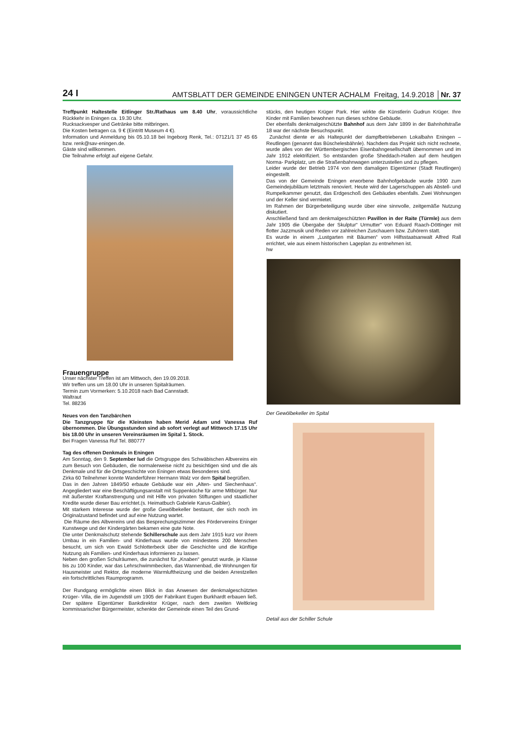24 I AMTSBLATT DER GEMEINDE ENINGEN UNTER ACHALM Freitag, 14.9.2018 │Nr. 37
Treffpunkt Haltestelle Eitlinger Str./Rathaus um 8.40 Uhr, voraussichtliche Rückkehr in Eningen ca. 19.30 Uhr.
Rucksackvesper und Getränke bitte mitbringen.
Die Kosten betragen ca. 9 € (Eintritt Museum 4 €).
Information und Anmeldung bis 05.10.18 bei Ingeborg Renk, Tel.: 07121/1 37 45 65 bzw. renk@sav-eningen.de.
Gäste sind willkommen.
Die Teilnahme erfolgt auf eigene Gefahr.
Frauengruppe
Unser nächster Treffen ist am Mittwoch, den 19.09.2018.
Wir treffen uns um 18.00 Uhr in unseren Spitalräumen.
Termin zum Vormerken: 5.10.2018 nach Bad Cannstadt.
Waltraut
Tel. 88236
Neues von den Tanzbärchen
Die Tanzgruppe für die Kleinsten haben Merid Adam und Vanessa Ruf übernommen. Die Übungsstunden sind ab sofort verlegt auf Mittwoch 17.15 Uhr bis 18.00 Uhr in unseren Vereinsräumen im Spital 1. Stock.
Bei Fragen Vanessa Ruf Tel. 880777
Tag des offenen Denkmals in Eningen
Am Sonntag, den 9. September lud die Ortsgruppe des Schwäbischen Albvereins ein zum Besuch von Gebäuden, die normalerweise nicht zu besichtigen sind und die als Denkmale und für die Ortsgeschichte von Eningen etwas Besonderes sind.
Zirka 60 Teilnehmer konnte Wanderführer Hermann Walz vor dem Spital begrüßen.
Das in den Jahren 1849/50 erbaute Gebäude war ein „Alten- und Siechenhaus“. Angegliedert war eine Beschäftigungsanstalt mit Suppenküche für arme Mitbürger. Nur mit äußerster Kraftanstrengung und mit Hilfe von privaten Stiftungen und staatlicher Kredite wurde dieser Bau errichtet.(s. Heimatbuch Gabriele Karus-Gaibler).
Mit starkem Interesse wurde der große Gewölbekeller bestaunt, der sich noch im Originalzustand befindet und auf eine Nutzung wartet.
Die Räume des Albvereins und das Besprechungszimmer des Fördervereins Eninger Kunstwege und der Kindergärten bekamen eine gute Note.
Die unter Denkmalschutz stehende Schillerschule aus dem Jahr 1915 kurz vor ihrem Umbau in ein Familien- und Kinderhaus wurde von mindestens 200 Menschen besucht, um sich von Ewald Schlotterbeck über die Geschichte und die künftige Nutzung als Familien- und Kinderhaus informieren zu lassen.
Neben den großen Schulräumen, die zunächst für „Knaben“ genutzt wurde, je Klasse bis zu 100 Kinder, war das Lehrschwimmbecken, das Wannenbad, die Wohnungen für Hausmeister und Rektor, die moderne Warmluftheizung und die beiden Arrestzellen ein fortschrittliches Raumprogramm.
Der Rundgang ermöglichte einen Blick in das Anwesen der denkmalgeschützten Krüger- Villa, die im Jugendstil um 1905 der Fabrikant Eugen Burkhardt erbauen ließ. Der spätere Eigentümer Bankdirektor Krüger, nach dem zweiten Weltkrieg kommissarischer Bürgermeister, schenkte der Gemeinde einen Teil des Grund-
stücks, den heutigen Krüger Park. Hier wirkte die Künstlerin Gudrun Krüger. Ihre Kinder mit Familien bewohnen nun dieses schöne Gebäude.
Der ebenfalls denkmalgeschützte Bahnhof aus dem Jahr 1899 in der Bahnhofstraße 18 war der nächste Besuchspunkt.
Zunächst diente er als Haltepunkt der dampfbetriebenen Lokalbahn Eningen – Reutlingen (genannt das Büschelesbähnle). Nachdem das Projekt sich nicht rechnete, wurde alles von der Württembergischen Eisenbahngesellschaft übernommen und im Jahr 1912 elektrifiziert. So entstanden große Sheddach-Hallen auf dem heutigen Norma- Parkplatz, um die Straßenbahnwagen unterzustellen und zu pflegen.
Leider wurde der Betrieb 1974 von dem damaligen Eigentümer (Stadt Reutlingen) eingestellt.
Das von der Gemeinde Eningen erworbene Bahnhofgebäude wurde 1990 zum Gemeindejubiläum letztmals renoviert. Heute wird der Lagerschuppen als Abstell- und Rumpelkammer genutzt, das Erdgeschoß des Gebäudes ebenfalls. Zwei Wohnungen und der Keller sind vermietet.
Im Rahmen der Bürgerbeteiligung wurde über eine sinnvolle, zeitgemäße Nutzung diskutiert.
Anschließend fand am denkmalgeschützten Pavillon in der Raite (Türmle) aus dem Jahr 1905 die Übergabe der Skulptur“ Urmutter“ von Eduard Raach-Döttinger mit flotter Jazzmusik und Reden vor zahlreichen Zuschauern bzw. Zuhörern statt.
Es wurde in einem „Lustgarten mit Bäumen“ vom Hilfsstaatsanwalt Alfred Rall errichtet, wie aus einem historischen Lageplan zu entnehmen ist.
hw
Der Gewölbekeller im Spital
Detail aus der Schiller Schule